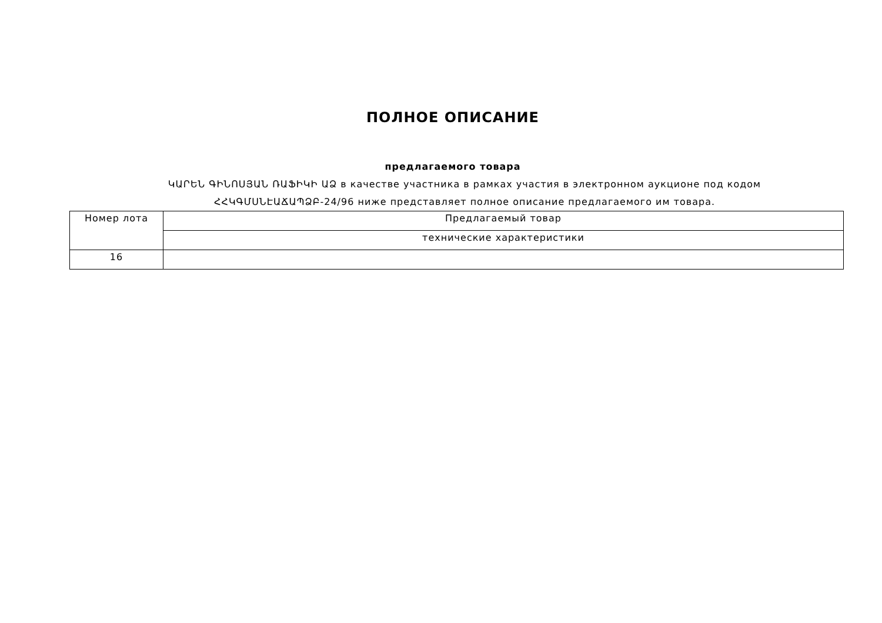ПОЛНОЕ ОПИСАНИЕ
предлагаемого товара
ԿԱՐԵՆ ԳԻՆՈՍՅԱՆ ՌԱՖԻԿԻ ԱՁ в качестве участника в рамках участия в электронном аукционе под кодом ՀՀԿԳՄՍՆԷԱՃԱՊՁԲ-24/96 ниже представляет полное описание предлагаемого им товара.
| Номер лота | Предлагаемый товар |
| --- | --- |
| | технические характеристики |
| 16 | |